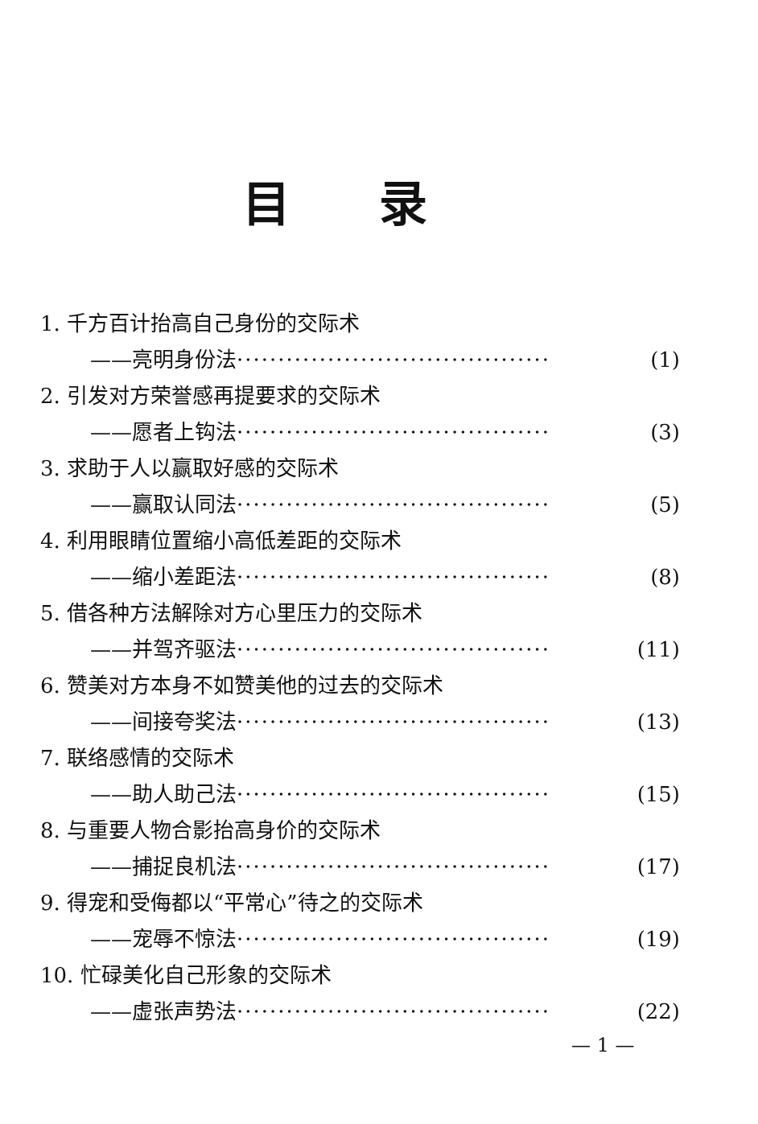目录
1. 千方百计抬高自己身份的交际术
——亮明身份法 ······································ (1)
2. 引发对方荣誉感再提要求的交际术
——愿者上钩法 ······································ (3)
3. 求助于人以赢取好感的交际术
——赢取认同法 ······································ (5)
4. 利用眼睛位置缩小高低差距的交际术
——缩小差距法 ······································ (8)
5. 借各种方法解除对方心里压力的交际术
——并驾齐驱法 ······································ (11)
6. 赞美对方本身不如赞美他的过去的交际术
——间接夸奖法 ······································ (13)
7. 联络感情的交际术
——助人助己法 ······································ (15)
8. 与重要人物合影抬高身价的交际术
——捕捉良机法 ······································ (17)
9. 得宠和受侮都以“平常心”待之的交际术
——宠辱不惊法 ······································ (19)
10. 忙碌美化自己形象的交际术
——虚张声势法 ······································ (22)
— 1 —